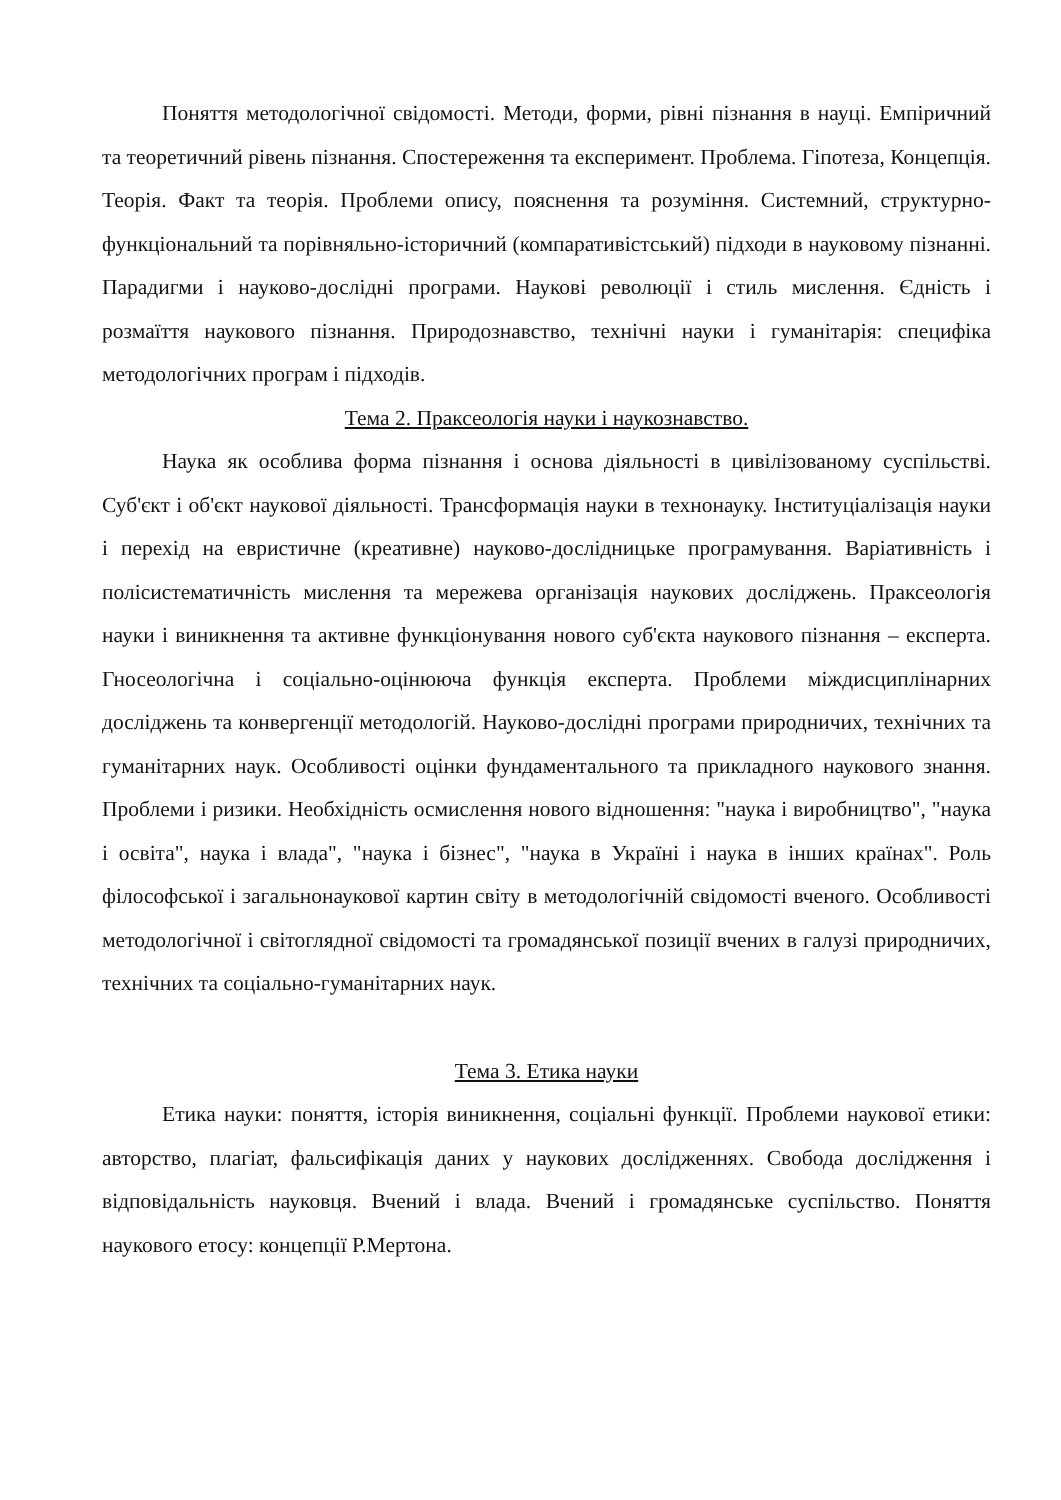Поняття методологічної свідомості. Методи, форми, рівні пізнання в науці. Емпіричний та теоретичний рівень пізнання. Спостереження та експеримент. Проблема. Гіпотеза, Концепція. Теорія. Факт та теорія. Проблеми опису, пояснення та розуміння. Системний, структурно-функціональний та порівняльно-історичний (компаративістський) підходи в науковому пізнанні. Парадигми і науково-дослідні програми. Наукові революції і стиль мислення. Єдність і розмаїття наукового пізнання. Природознавство, технічні науки і гуманітарія: специфіка методологічних програм і підходів.
Тема 2. Праксеологія науки і наукознавство.
Наука як особлива форма пізнання і основа діяльності в цивілізованому суспільстві. Суб'єкт і об'єкт наукової діяльності. Трансформація науки в технонауку. Інституціалізація науки і перехід на евристичне (креативне) науково-дослідницьке програмування. Варіативність і полісистематичність мислення та мережева організація наукових досліджень. Праксеологія науки і виникнення та активне функціонування нового суб'єкта наукового пізнання – експерта. Гносеологічна і соціально-оцінююча функція експерта. Проблеми міждисциплінарних досліджень та конвергенції методологій. Науково-дослідні програми природничих, технічних та гуманітарних наук. Особливості оцінки фундаментального та прикладного наукового знання. Проблеми і ризики. Необхідність осмислення нового відношення: "наука і виробництво", "наука і освіта", наука і влада", "наука і бізнес", "наука в Україні і наука в інших країнах". Роль філософської і загальнонаукової картин світу в методологічній свідомості вченого. Особливості методологічної і світоглядної свідомості та громадянської позиції вчених в галузі природничих, технічних та соціально-гуманітарних наук.
Тема 3. Етика науки
Етика науки: поняття, історія виникнення, соціальні функції. Проблеми наукової етики: авторство, плагіат, фальсифікація даних у наукових дослідженнях. Свобода дослідження і відповідальність науковця. Вчений і влада. Вчений і громадянське суспільство. Поняття наукового етосу: концепції Р.Мертона.